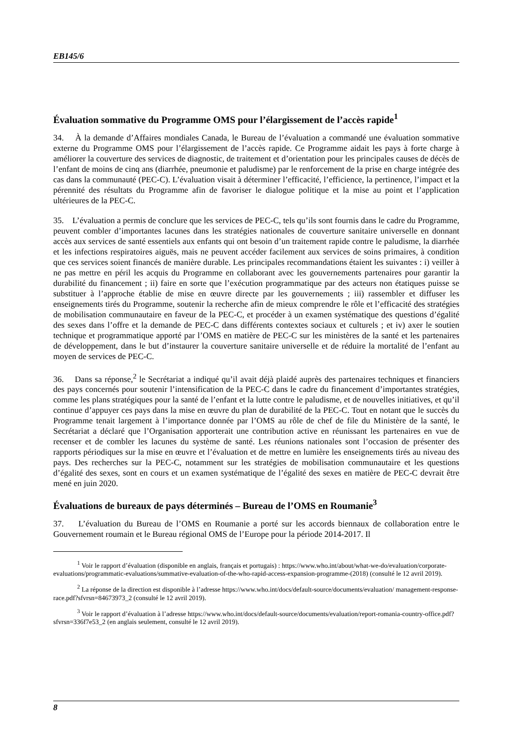EB145/6
Évaluation sommative du Programme OMS pour l’élargissement de l’accès rapide<sup>1</sup>
34. À la demande d’Affaires mondiales Canada, le Bureau de l’évaluation a commandé une évaluation sommative externe du Programme OMS pour l’élargissement de l’accès rapide. Ce Programme aidait les pays à forte charge à améliorer la couverture des services de diagnostic, de traitement et d’orientation pour les principales causes de décès de l’enfant de moins de cinq ans (diarrhée, pneumonie et paludisme) par le renforcement de la prise en charge intégrée des cas dans la communauté (PEC-C). L’évaluation visait à déterminer l’efficacité, l’efficience, la pertinence, l’impact et la pérennité des résultats du Programme afin de favoriser le dialogue politique et la mise au point et l’application ultérieures de la PEC-C.
35. L’évaluation a permis de conclure que les services de PEC-C, tels qu’ils sont fournis dans le cadre du Programme, peuvent combler d’importantes lacunes dans les stratégies nationales de couverture sanitaire universelle en donnant accès aux services de santé essentiels aux enfants qui ont besoin d’un traitement rapide contre le paludisme, la diarrhée et les infections respiratoires aiguës, mais ne peuvent accéder facilement aux services de soins primaires, à condition que ces services soient financés de manière durable. Les principales recommandations étaient les suivantes : i) veiller à ne pas mettre en péril les acquis du Programme en collaborant avec les gouvernements partenaires pour garantir la durabilité du financement ; ii) faire en sorte que l’exécution programmatique par des acteurs non étatiques puisse se substituer à l’approche établie de mise en œuvre directe par les gouvernements ; iii) rassembler et diffuser les enseignements tirés du Programme, soutenir la recherche afin de mieux comprendre le rôle et l’efficacité des stratégies de mobilisation communautaire en faveur de la PEC-C, et procéder à un examen systématique des questions d’égalité des sexes dans l’offre et la demande de PEC-C dans différents contextes sociaux et culturels ; et iv) axer le soutien technique et programmatique apporté par l’OMS en matière de PEC-C sur les ministères de la santé et les partenaires de développement, dans le but d’instaurer la couverture sanitaire universelle et de réduire la mortalité de l’enfant au moyen de services de PEC-C.
36. Dans sa réponse,<sup>2</sup> le Secrétariat a indiqué qu’il avait déjà plaidé auprès des partenaires techniques et financiers des pays concernés pour soutenir l’intensification de la PEC-C dans le cadre du financement d’importantes stratégies, comme les plans stratégiques pour la santé de l’enfant et la lutte contre le paludisme, et de nouvelles initiatives, et qu’il continue d’appuyer ces pays dans la mise en œuvre du plan de durabilité de la PEC-C. Tout en notant que le succès du Programme tenait largement à l’importance donnée par l’OMS au rôle de chef de file du Ministère de la santé, le Secrétariat a déclaré que l’Organisation apporterait une contribution active en réunissant les partenaires en vue de recenser et de combler les lacunes du système de santé. Les réunions nationales sont l’occasion de présenter des rapports périodiques sur la mise en œuvre et l’évaluation et de mettre en lumière les enseignements tirés au niveau des pays. Des recherches sur la PEC-C, notamment sur les stratégies de mobilisation communautaire et les questions d’égalité des sexes, sont en cours et un examen systématique de l’égalité des sexes en matière de PEC-C devrait être mené en juin 2020.
Évaluations de bureaux de pays déterminés – Bureau de l’OMS en Roumanie<sup>3</sup>
37. L’évaluation du Bureau de l’OMS en Roumanie a porté sur les accords biennaux de collaboration entre le Gouvernement roumain et le Bureau régional OMS de l’Europe pour la période 2014-2017. Il
<sup>1</sup> Voir le rapport d’évaluation (disponible en anglais, français et portugais) : https://www.who.int/about/what-we-do/evaluation/corporate-evaluations/programmatic-evaluations/summative-evaluation-of-the-who-rapid-access-expansion-programme-(2018) (consulté le 12 avril 2019).
<sup>2</sup> La réponse de la direction est disponible à l’adresse https://www.who.int/docs/default-source/documents/evaluation/ management-response-race.pdf?sfvrsn=84673973_2 (consulté le 12 avril 2019).
<sup>3</sup> Voir le rapport d’évaluation à l’adresse https://www.who.int/docs/default-source/documents/evaluation/report-romania-country-office.pdf?sfvrsn=336f7e53_2 (en anglais seulement, consulté le 12 avril 2019).
8